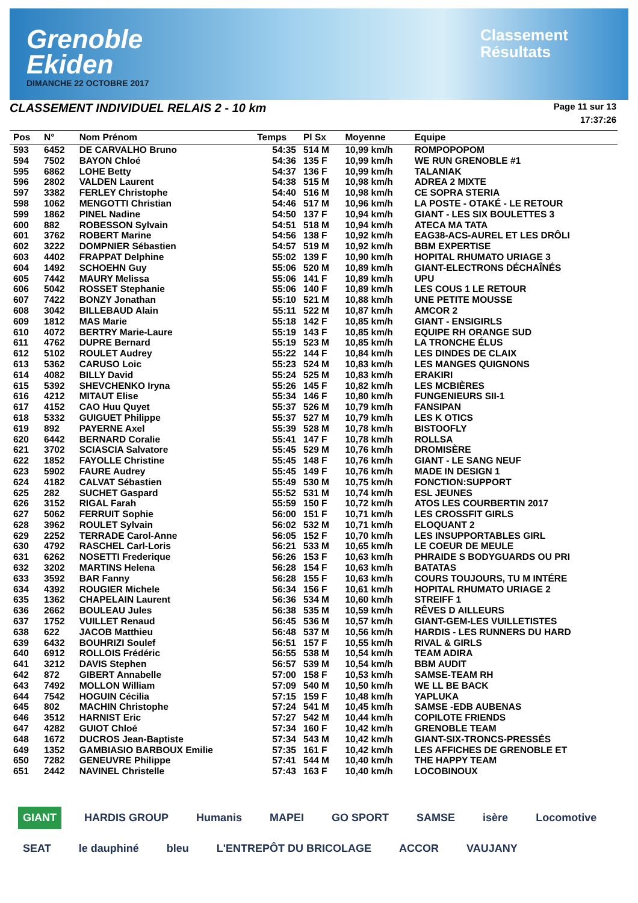Grenoble
Ekiden
DIMANCHE 22 OCTOBRE 2017
Classement
Résultats
CLASSEMENT INDIVIDUEL RELAIS 2 - 10 km
Page 11 sur 13
17:37:26
| Pos | N° | Nom Prénom | Temps | Pl Sx | Moyenne | Equipe |
| --- | --- | --- | --- | --- | --- | --- |
| 593 | 6452 | DE CARVALHO Bruno | 54:35 | 514 M | 10,99 km/h | ROMPOPOPOM |
| 594 | 7502 | BAYON Chloé | 54:36 | 135 F | 10,99 km/h | WE RUN GRENOBLE #1 |
| 595 | 6862 | LOHE Betty | 54:37 | 136 F | 10,99 km/h | TALANIAK |
| 596 | 2802 | VALDEN Laurent | 54:38 | 515 M | 10,98 km/h | ADREA 2 MIXTE |
| 597 | 3382 | FERLEY Christophe | 54:40 | 516 M | 10,98 km/h | CE SOPRA STERIA |
| 598 | 1062 | MENGOTTI Christian | 54:46 | 517 M | 10,96 km/h | LA POSTE - OTAKÉ - LE RETOUR |
| 599 | 1862 | PINEL Nadine | 54:50 | 137 F | 10,94 km/h | GIANT - LES SIX BOULETTES 3 |
| 600 | 882 | ROBESSON Sylvain | 54:51 | 518 M | 10,94 km/h | ATECA MA TATA |
| 601 | 3762 | ROBERT Marine | 54:56 | 138 F | 10,92 km/h | EAG38-ACS-AUREL ET LES DRÔLI |
| 602 | 3222 | DOMPNIER Sébastien | 54:57 | 519 M | 10,92 km/h | BBM EXPERTISE |
| 603 | 4402 | FRAPPAT Delphine | 55:02 | 139 F | 10,90 km/h | HOPITAL RHUMATO URIAGE 3 |
| 604 | 1492 | SCHOEHN Guy | 55:06 | 520 M | 10,89 km/h | GIANT-ELECTRONS DÉCHAÎNÉS |
| 605 | 7442 | MAURY Melissa | 55:06 | 141 F | 10,89 km/h | UPU |
| 606 | 5042 | ROSSET Stephanie | 55:06 | 140 F | 10,89 km/h | LES COUS 1 LE RETOUR |
| 607 | 7422 | BONZY Jonathan | 55:10 | 521 M | 10,88 km/h | UNE PETITE MOUSSE |
| 608 | 3042 | BILLEBAUD Alain | 55:11 | 522 M | 10,87 km/h | AMCOR 2 |
| 609 | 1812 | MAS Marie | 55:18 | 142 F | 10,85 km/h | GIANT - ENSIGIRLS |
| 610 | 4072 | BERTRY Marie-Laure | 55:19 | 143 F | 10,85 km/h | EQUIPE RH ORANGE SUD |
| 611 | 4762 | DUPRE Bernard | 55:19 | 523 M | 10,85 km/h | LA TRONCHE ÉLUS |
| 612 | 5102 | ROULET Audrey | 55:22 | 144 F | 10,84 km/h | LES DINDES DE CLAIX |
| 613 | 5362 | CARUSO Loic | 55:23 | 524 M | 10,83 km/h | LES MANGES QUIGNONS |
| 614 | 4082 | BILLY David | 55:24 | 525 M | 10,83 km/h | ERAKIRI |
| 615 | 5392 | SHEVCHENKO Iryna | 55:26 | 145 F | 10,82 km/h | LES MCBIÈRES |
| 616 | 4212 | MITAUT Elise | 55:34 | 146 F | 10,80 km/h | FUNGENIEURS SII-1 |
| 617 | 4152 | CAO Huu Quyet | 55:37 | 526 M | 10,79 km/h | FANSIPAN |
| 618 | 5332 | GUIGUET Philippe | 55:37 | 527 M | 10,79 km/h | LES K OTICS |
| 619 | 892 | PAYERNE Axel | 55:39 | 528 M | 10,78 km/h | BISTOOFLY |
| 620 | 6442 | BERNARD Coralie | 55:41 | 147 F | 10,78 km/h | ROLLSA |
| 621 | 3702 | SCIASCIA Salvatore | 55:45 | 529 M | 10,76 km/h | DROMISÈRE |
| 622 | 1852 | FAYOLLE Christine | 55:45 | 148 F | 10,76 km/h | GIANT - LE SANG NEUF |
| 623 | 5902 | FAURE Audrey | 55:45 | 149 F | 10,76 km/h | MADE IN DESIGN 1 |
| 624 | 4182 | CALVAT Sébastien | 55:49 | 530 M | 10,75 km/h | FONCTION:SUPPORT |
| 625 | 282 | SUCHET Gaspard | 55:52 | 531 M | 10,74 km/h | ESL JEUNES |
| 626 | 3152 | RIGAL Farah | 55:59 | 150 F | 10,72 km/h | ATOS LES COURBERTIN 2017 |
| 627 | 5062 | FERRUIT Sophie | 56:00 | 151 F | 10,71 km/h | LES CROSSFIT GIRLS |
| 628 | 3962 | ROULET Sylvain | 56:02 | 532 M | 10,71 km/h | ELOQUANT 2 |
| 629 | 2252 | TERRADE Carol-Anne | 56:05 | 152 F | 10,70 km/h | LES INSUPPORTABLES GIRL |
| 630 | 4792 | RASCHEL Carl-Loris | 56:21 | 533 M | 10,65 km/h | LE COEUR DE MEULE |
| 631 | 6262 | NOSETTI Frederique | 56:26 | 153 F | 10,63 km/h | PHRAIDE S BODYGUARDS OU PRI |
| 632 | 3202 | MARTINS Helena | 56:28 | 154 F | 10,63 km/h | BATATAS |
| 633 | 3592 | BAR Fanny | 56:28 | 155 F | 10,63 km/h | COURS TOUJOURS, TU M INTÉRE |
| 634 | 4392 | ROUGIER Michele | 56:34 | 156 F | 10,61 km/h | HOPITAL RHUMATO URIAGE 2 |
| 635 | 1362 | CHAPELAIN Laurent | 56:36 | 534 M | 10,60 km/h | STREIFF 1 |
| 636 | 2662 | BOULEAU Jules | 56:38 | 535 M | 10,59 km/h | RÊVES D AILLEURS |
| 637 | 1752 | VUILLET Renaud | 56:45 | 536 M | 10,57 km/h | GIANT-GEM-LES VUILLETISTES |
| 638 | 622 | JACOB Matthieu | 56:48 | 537 M | 10,56 km/h | HARDIS - LES RUNNERS DU HARD |
| 639 | 6432 | BOUHRIZI Soulef | 56:51 | 157 F | 10,55 km/h | RIVAL & GIRLS |
| 640 | 6912 | ROLLOIS Frédéric | 56:55 | 538 M | 10,54 km/h | TEAM ADIRA |
| 641 | 3212 | DAVIS Stephen | 56:57 | 539 M | 10,54 km/h | BBM AUDIT |
| 642 | 872 | GIBERT Annabelle | 57:00 | 158 F | 10,53 km/h | SAMSE-TEAM RH |
| 643 | 7492 | MOLLON William | 57:09 | 540 M | 10,50 km/h | WE LL BE BACK |
| 644 | 7542 | HOGUIN Cécilia | 57:15 | 159 F | 10,48 km/h | YAPLUKA |
| 645 | 802 | MACHIN Christophe | 57:24 | 541 M | 10,45 km/h | SAMSE -EDB AUBENAS |
| 646 | 3512 | HARNIST Eric | 57:27 | 542 M | 10,44 km/h | COPILOTE FRIENDS |
| 647 | 4282 | GUIOT Chloé | 57:34 | 160 F | 10,42 km/h | GRENOBLE TEAM |
| 648 | 1672 | DUCROS Jean-Baptiste | 57:34 | 543 M | 10,42 km/h | GIANT-SIX-TRONCS-PRESSÉS |
| 649 | 1352 | GAMBIASIO BARBOUX Emilie | 57:35 | 161 F | 10,42 km/h | LES AFFICHES DE GRENOBLE ET |
| 650 | 7282 | GENEUVRE Philippe | 57:41 | 544 M | 10,40 km/h | THE HAPPY TEAM |
| 651 | 2442 | NAVINEL Christelle | 57:43 | 163 F | 10,40 km/h | LOCOBINOUX |
GIANT HARDIS GROUP Humanis MAPEI GO SPORT SAMSE isère Locomotive SEAT le dauphiné bleu L'ENTREPÔT DU BRICOLAGE ACCOR VAUJANY